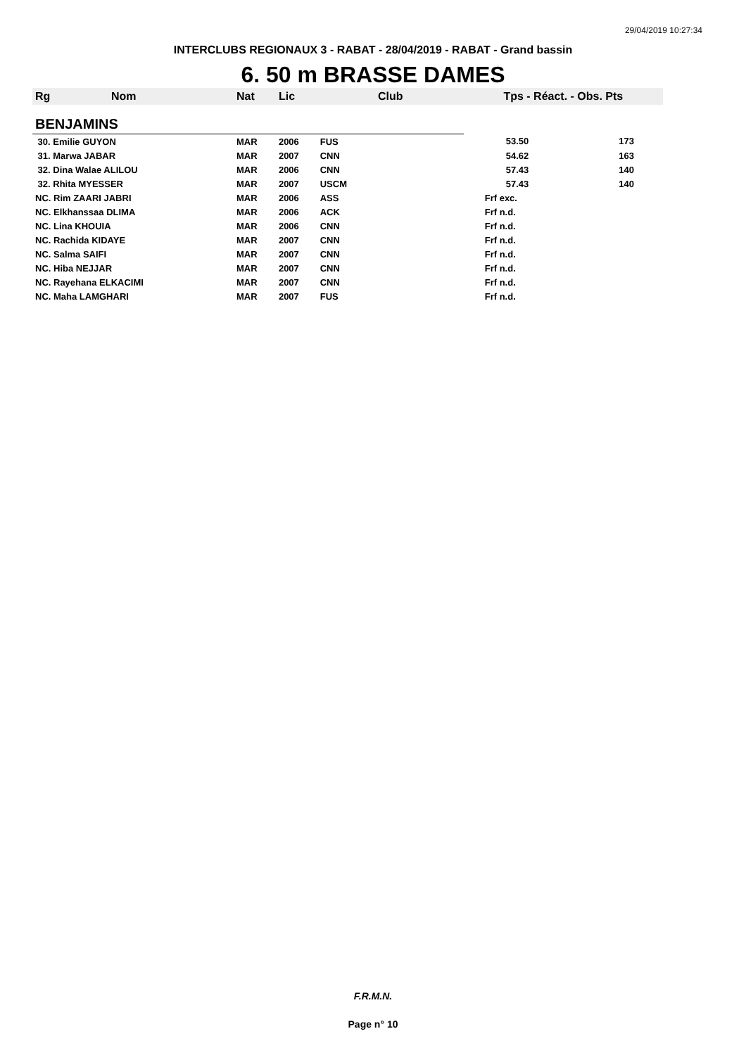29/04/2019 10:27:34
INTERCLUBS REGIONAUX 3 - RABAT - 28/04/2019 - RABAT - Grand bassin
6. 50 m BRASSE DAMES
| Rg | Nom | Nat | Lic | Club | Tps - Réact. - Obs. Pts | |
| --- | --- | --- | --- | --- | --- | --- |
| BENJAMINS | | | | | | |
| 30. Emilie GUYON | | MAR | 2006 | FUS | 53.50 | 173 |
| 31. Marwa JABAR | | MAR | 2007 | CNN | 54.62 | 163 |
| 32. Dina Walae ALILOU | | MAR | 2006 | CNN | 57.43 | 140 |
| 32. Rhita MYESSER | | MAR | 2007 | USCM | 57.43 | 140 |
| NC. Rim ZAARI JABRI | | MAR | 2006 | ASS | Frf exc. | |
| NC. Elkhanssaa DLIMA | | MAR | 2006 | ACK | Frf n.d. | |
| NC. Lina KHOUIA | | MAR | 2006 | CNN | Frf n.d. | |
| NC. Rachida KIDAYE | | MAR | 2007 | CNN | Frf n.d. | |
| NC. Salma SAIFI | | MAR | 2007 | CNN | Frf n.d. | |
| NC. Hiba NEJJAR | | MAR | 2007 | CNN | Frf n.d. | |
| NC. Rayehana ELKACIMI | | MAR | 2007 | CNN | Frf n.d. | |
| NC. Maha LAMGHARI | | MAR | 2007 | FUS | Frf n.d. | |
F.R.M.N.
Page n° 10